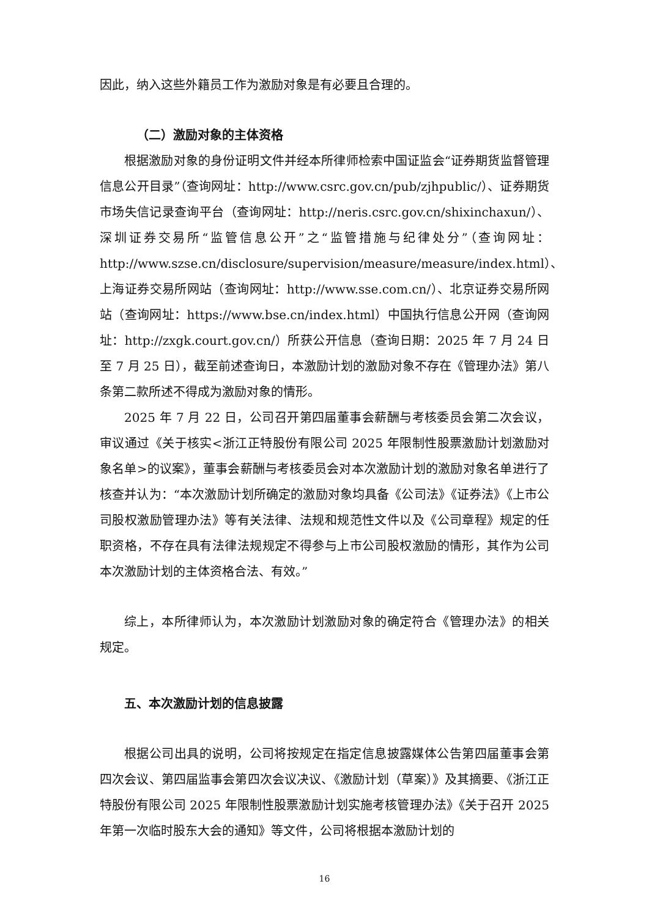因此，纳入这些外籍员工作为激励对象是有必要且合理的。
（二）激励对象的主体资格
根据激励对象的身份证明文件并经本所律师检索中国证监会“证券期货监督管理信息公开目录”（查询网址：http://www.csrc.gov.cn/pub/zjhpublic/）、证券期货市场失信记录查询平台（查询网址：http://neris.csrc.gov.cn/shixinchaxun/）、深圳证券交易所“监管信息公开”之“监管措施与纪律处分”（查询网址：http://www.szse.cn/disclosure/supervision/measure/measure/index.html）、上海证券交易所网站（查询网址：http://www.sse.com.cn/）、北京证券交易所网站（查询网址：https://www.bse.cn/index.html）中国执行信息公开网（查询网址：http://zxgk.court.gov.cn/）所获公开信息（查询日期：2025 年 7 月 24 日至 7 月 25 日），截至前述查询日，本激励计划的激励对象不存在《管理办法》第八条第二款所述不得成为激励对象的情形。
2025 年 7 月 22 日，公司召开第四届董事会薪酬与考核委员会第二次会议，审议通过《关于核实<浙江正特股份有限公司 2025 年限制性股票激励计划激励对象名单>的议案》，董事会薪酬与考核委员会对本次激励计划的激励对象名单进行了核查并认为：“本次激励计划所确定的激励对象均具备《公司法》《证券法》《上市公司股权激励管理办法》等有关法律、法规和规范性文件以及《公司章程》规定的任职资格，不存在具有法律法规规定不得参与上市公司股权激励的情形，其作为公司本次激励计划的主体资格合法、有效。”
综上，本所律师认为，本次激励计划激励对象的确定符合《管理办法》的相关规定。
五、本次激励计划的信息披露
根据公司出具的说明，公司将按规定在指定信息披露媒体公告第四届董事会第四次会议、第四届监事会第四次会议决议、《激励计划（草案）》及其摘要、《浙江正特股份有限公司 2025 年限制性股票激励计划实施考核管理办法》《关于召开 2025 年第一次临时股东大会的通知》等文件，公司将根据本激励计划的
16